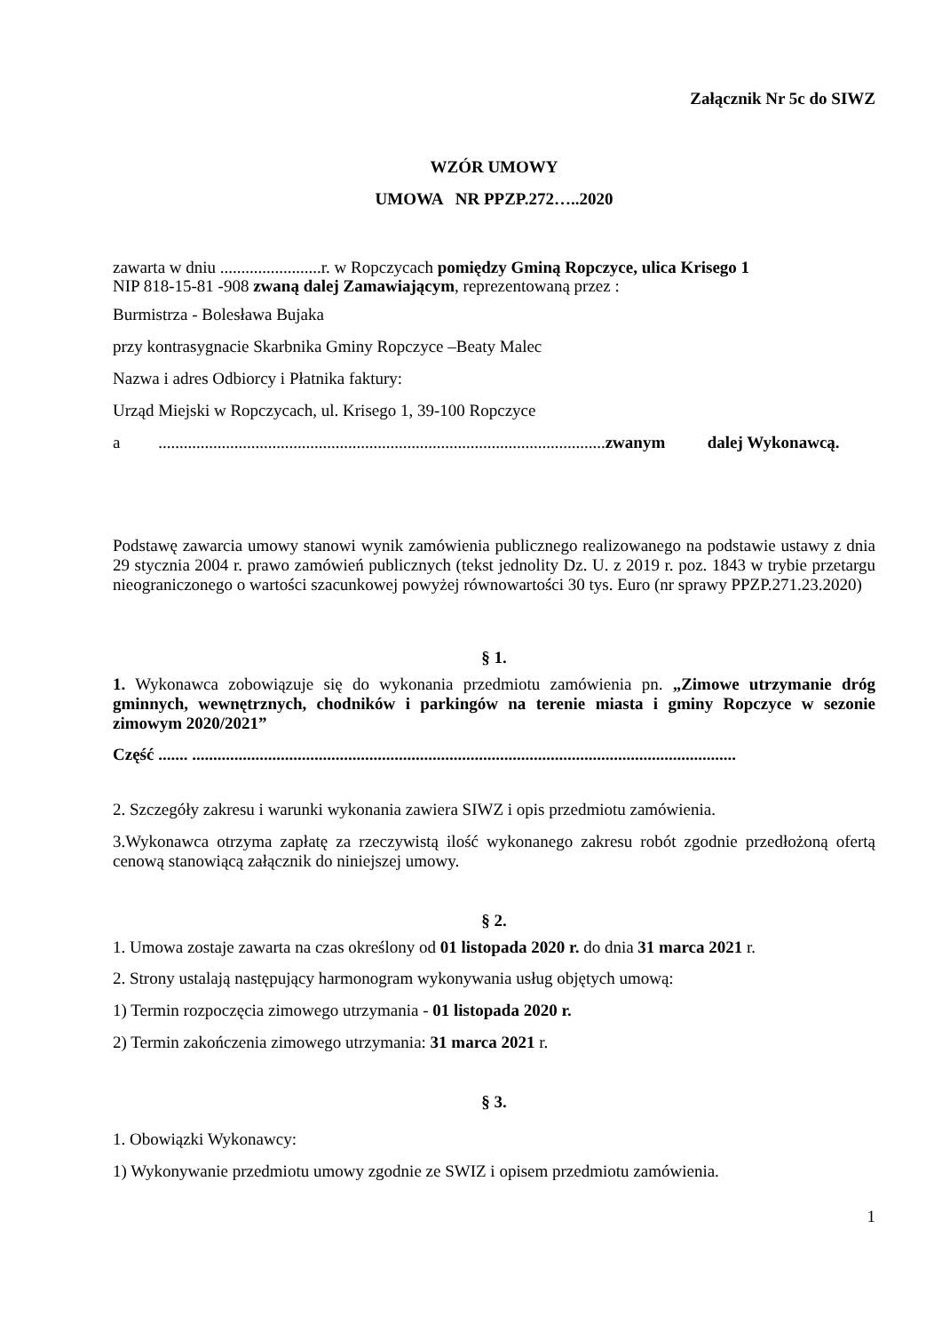Załącznik Nr 5c do SIWZ
WZÓR UMOWY
UMOWA NR PPZP.272…..2020
zawarta w dniu ........................r. w Ropczycach pomiędzy Gminą Ropczyce, ulica Krisego 1
NIP 818-15-81 -908 zwaną dalej Zamawiającym, reprezentowaną przez :
Burmistrza - Bolesława Bujaka
przy kontrasygnacie Skarbnika Gminy Ropczyce –Beaty Malec
Nazwa i adres Odbiorcy i Płatnika faktury:
Urząd Miejski w Ropczycach, ul. Krisego 1, 39-100 Ropczyce
a ..........................................................................................................zwanym dalej Wykonawcą.
Podstawę zawarcia umowy stanowi wynik zamówienia publicznego realizowanego na podstawie ustawy z dnia 29 stycznia 2004 r. prawo zamówień publicznych (tekst jednolity Dz. U. z 2019 r. poz. 1843 w trybie przetargu nieograniczonego o wartości szacunkowej powyżej równowartości 30 tys. Euro (nr sprawy PPZP.271.23.2020)
§ 1.
1. Wykonawca zobowiązuje się do wykonania przedmiotu zamówienia pn. „Zimowe utrzymanie dróg gminnych, wewnętrznych, chodników i parkingów na terenie miasta i gminy Ropczyce w sezonie zimowym 2020/2021”
Część ....... .................................................................................................................................
2. Szczegóły zakresu i warunki wykonania zawiera SIWZ i opis przedmiotu zamówienia.
3.Wykonawca otrzyma zapłatę za rzeczywistą ilość wykonanego zakresu robót zgodnie przedłożoną ofertą cenową stanowiącą załącznik do niniejszej umowy.
§ 2.
1. Umowa zostaje zawarta na czas określony od 01 listopada 2020 r. do dnia 31 marca 2021 r.
2. Strony ustalają następujący harmonogram wykonywania usług objętych umową:
1) Termin rozpoczęcia zimowego utrzymania - 01 listopada 2020 r.
2) Termin zakończenia zimowego utrzymania: 31 marca 2021 r.
§ 3.
1. Obowiązki Wykonawcy:
1) Wykonywanie przedmiotu umowy zgodnie ze SWIZ i opisem przedmiotu zamówienia.
1